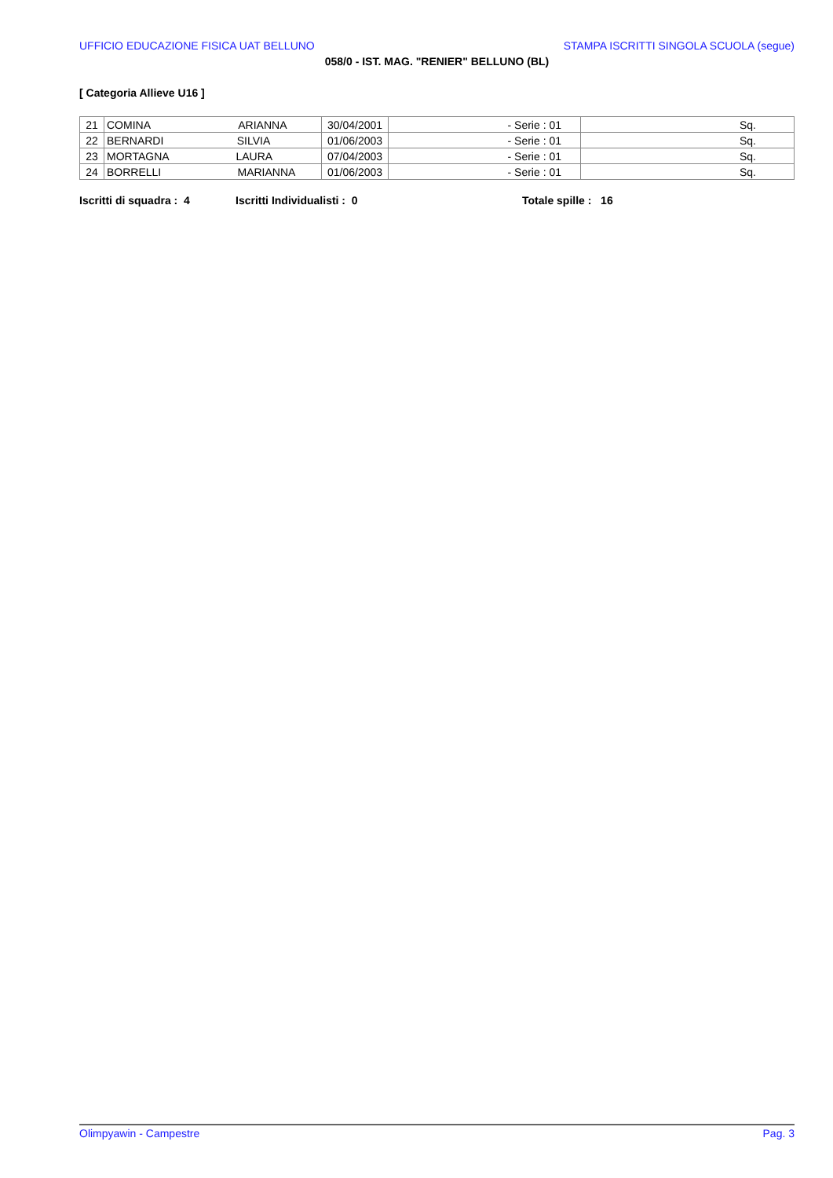UFFICIO EDUCAZIONE FISICA UAT BELLUNO STAMPA ISCRITTI SINGOLA SCUOLA (segue)
058/0 - IST. MAG. "RENIER" BELLUNO (BL)
[ Categoria Allieve U16 ]
| 21 | COMINA ARIANNA | 30/04/2001 | - Serie : 01 | Sq. |
| 22 | BERNARDI SILVIA | 01/06/2003 | - Serie : 01 | Sq. |
| 23 | MORTAGNA LAURA | 07/04/2003 | - Serie : 01 | Sq. |
| 24 | BORRELLI MARIANNA | 01/06/2003 | - Serie : 01 | Sq. |
Iscritti di squadra : 4 Iscritti Individualisti : 0 Totale spille : 16
Olimpyawin - Campestre Pag. 3